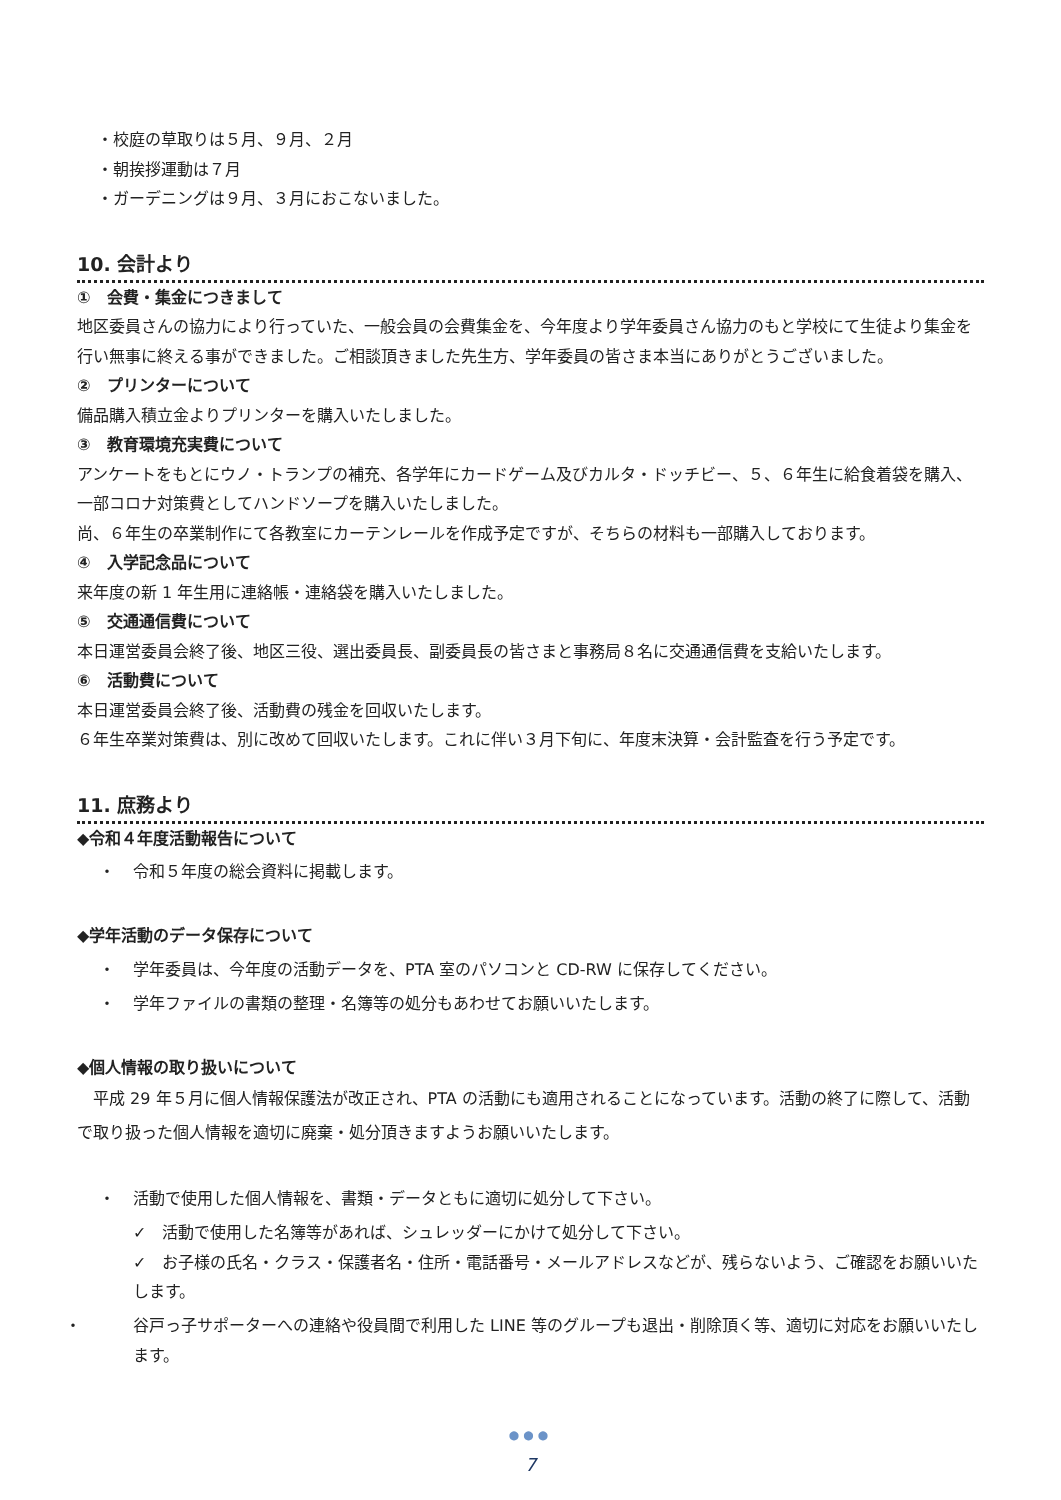・校庭の草取りは５月、９月、２月
・朝挨拶運動は７月
・ガーデニングは９月、３月におこないました。
10. 会計より
①　会費・集金につきまして
地区委員さんの協力により行っていた、一般会員の会費集金を、今年度より学年委員さん協力のもと学校にて生徒より集金を行い無事に終える事ができました。ご相談頂きました先生方、学年委員の皆さま本当にありがとうございました。
②　プリンターについて
備品購入積立金よりプリンターを購入いたしました。
③　教育環境充実費について
アンケートをもとにウノ・トランプの補充、各学年にカードゲーム及びカルタ・ドッチビー、５、６年生に給食着袋を購入、一部コロナ対策費としてハンドソープを購入いたしました。
尚、６年生の卒業制作にて各教室にカーテンレールを作成予定ですが、そちらの材料も一部購入しております。
④　入学記念品について
来年度の新 1 年生用に連絡帳・連絡袋を購入いたしました。
⑤　交通通信費について
本日運営委員会終了後、地区三役、選出委員長、副委員長の皆さまと事務局８名に交通通信費を支給いたします。
⑥　活動費について
本日運営委員会終了後、活動費の残金を回収いたします。
６年生卒業対策費は、別に改めて回収いたします。これに伴い３月下旬に、年度末決算・会計監査を行う予定です。
11. 庶務より
◆令和４年度活動報告について
・ 令和５年度の総会資料に掲載します。
◆学年活動のデータ保存について
・ 学年委員は、今年度の活動データを、PTA 室のパソコンと CD-RW に保存してください。
・ 学年ファイルの書類の整理・名簿等の処分もあわせてお願いいたします。
◆個人情報の取り扱いについて
　平成 29 年５月に個人情報保護法が改正され、PTA の活動にも適用されることになっています。活動の終了に際して、活動で取り扱った個人情報を適切に廃棄・処分頂きますようお願いいたします。
・ 活動で使用した個人情報を、書類・データともに適切に処分して下さい。
✓　活動で使用した名簿等があれば、シュレッダーにかけて処分して下さい。
✓　お子様の氏名・クラス・保護者名・住所・電話番号・メールアドレスなどが、残らないよう、ご確認をお願いいたします。
・ 谷戸っ子サポーターへの連絡や役員間で利用した LINE 等のグループも退出・削除頂く等、適切に対応をお願いいたします。
●●●
7